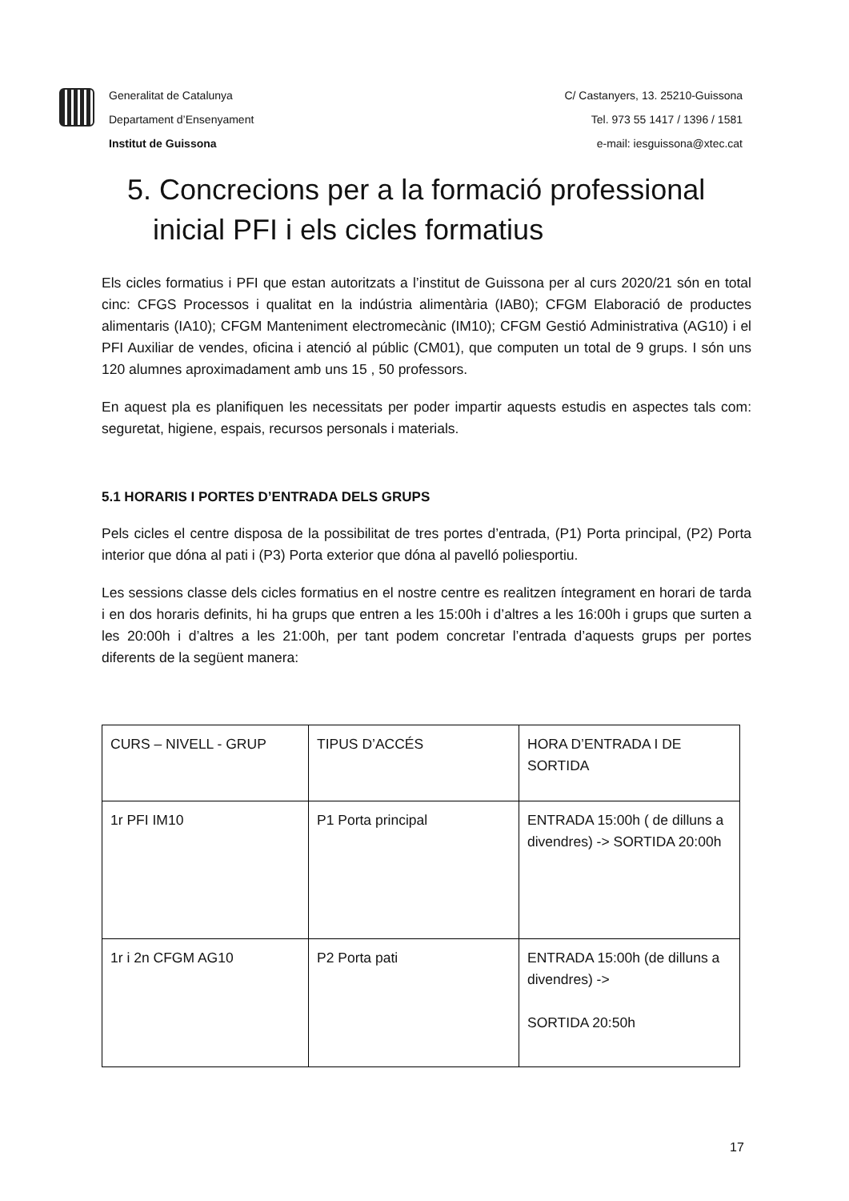Generalitat de Catalunya
Departament d’Ensenyament
Institut de Guissona
C/ Castanyers, 13. 25210-Guissona
Tel. 973 55 1417 / 1396 / 1581
e-mail: iesguissona@xtec.cat
5. Concrecions per a la formació professional
inicial PFI i els cicles formatius
Els cicles formatius i PFI que estan autoritzats a l’institut de Guissona per al curs 2020/21 són en total cinc: CFGS Processos i qualitat en la indústria alimentària (IAB0); CFGM Elaboració de productes alimentaris (IA10); CFGM Manteniment electromecànic (IM10); CFGM Gestió Administrativa (AG10) i el PFI Auxiliar de vendes, oficina i atenció al públic (CM01), que computen un total de 9 grups. I són uns 120 alumnes aproximadament amb uns 15 , 50 professors.
En aquest pla es planifiquen les necessitats per poder impartir aquests estudis en aspectes tals com: seguretat, higiene, espais, recursos personals i materials.
5.1 HORARIS I PORTES D’ENTRADA DELS GRUPS
Pels cicles el centre disposa de la possibilitat de tres portes d’entrada, (P1) Porta principal, (P2) Porta interior que dóna al pati i (P3) Porta exterior que dóna al pavelló poliesportiu.
Les sessions classe dels cicles formatius en el nostre centre es realitzen íntegrament en horari de tarda i en dos horaris definits, hi ha grups que entren a les 15:00h i d’altres a les 16:00h i grups que surten a les 20:00h i d’altres a les 21:00h, per tant podem concretar l’entrada d’aquests grups per portes diferents de la següent manera:
| CURS – NIVELL - GRUP | TIPUS D’ACCÉS | HORA D’ENTRADA I DE SORTIDA |
| 1r PFI IM10 | P1 Porta principal | ENTRADA 15:00h ( de dilluns a divendres) -> SORTIDA 20:00h |
| 1r i 2n CFGM AG10 | P2 Porta pati | ENTRADA 15:00h (de dilluns a divendres) -> SORTIDA 20:50h |
17